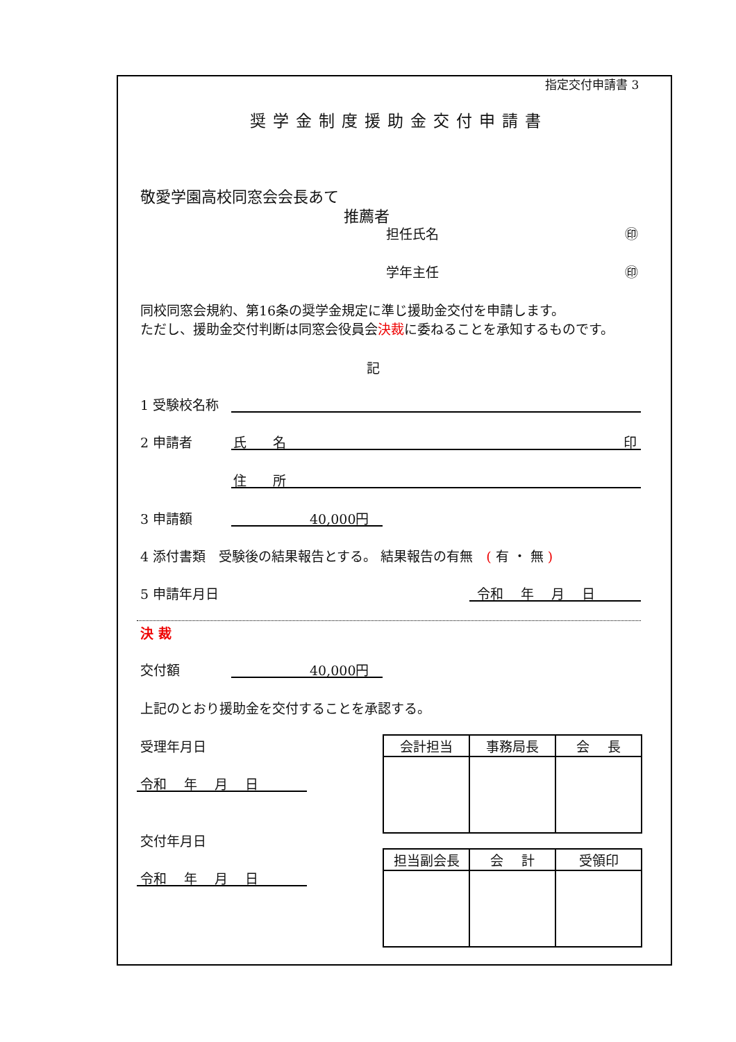指定交付申請書 3
奨学金制度援助金交付申請書
敬愛学園高校同窓会会長あて
推薦者
担任氏名 ㊞
学年主任 ㊞
同校同窓会規約、第16条の奨学金規定に準じ援助金交付を申請します。
ただし、援助金交付判断は同窓会役員会決裁に委ねることを承知するものです。
記
1 受験校名称
2 申請者 氏　　名 印
住　　所
3 申請額 40,000円
4 添付書類　受験後の結果報告とする。 結果報告の有無　( 有 ・ 無 )
5 申請年月日 令和　 年　 月　 日
決 裁
交付額 40,000円
上記のとおり援助金を交付することを承認する。
受理年月日
令和　 年　 月　 日
交付年月日
令和　 年　 月　 日
| 会計担当 | 事務局長 | 会 長 |
| --- | --- | --- |
| 担当副会長 | 会 計 | 受領印 |
| --- | --- | --- |